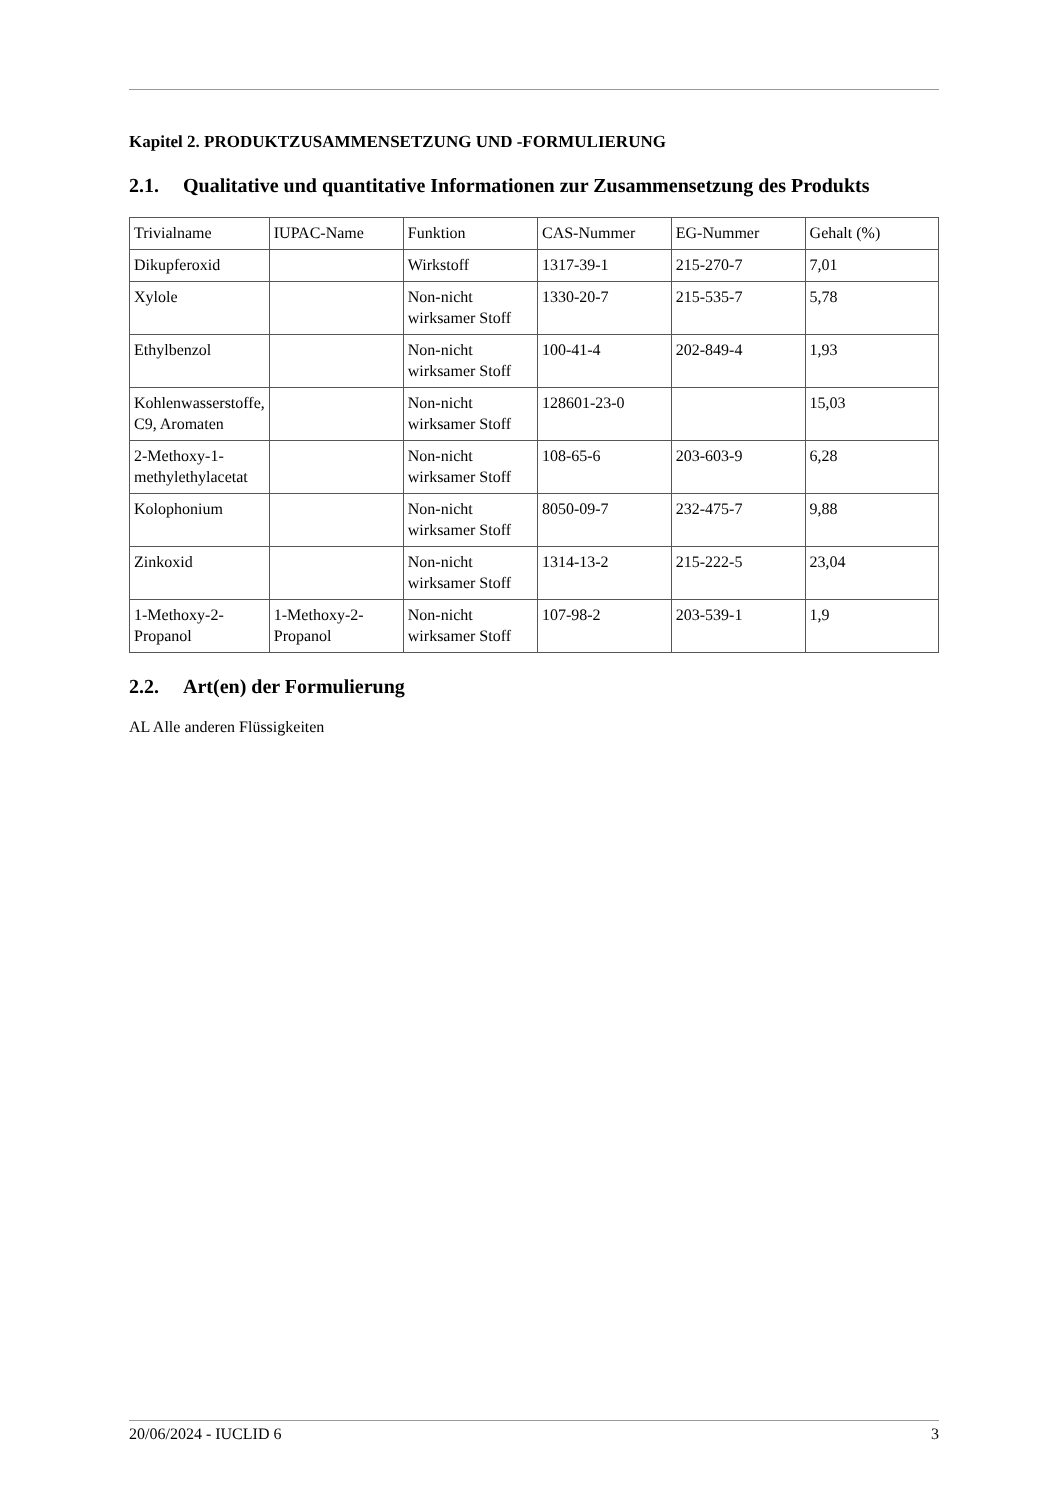Kapitel 2. PRODUKTZUSAMMENSETZUNG UND -FORMULIERUNG
2.1. Qualitative und quantitative Informationen zur Zusammensetzung des Produkts
| Trivialname | IUPAC-Name | Funktion | CAS-Nummer | EG-Nummer | Gehalt (%) |
| Dikupferoxid | | Wirkstoff | 1317-39-1 | 215-270-7 | 7,01 |
| Xylole | | Non-nicht wirksamer Stoff | 1330-20-7 | 215-535-7 | 5,78 |
| Ethylbenzol | | Non-nicht wirksamer Stoff | 100-41-4 | 202-849-4 | 1,93 |
| Kohlenwasserstoffe, C9, Aromaten | | Non-nicht wirksamer Stoff | 128601-23-0 | | 15,03 |
| 2-Methoxy-1-methylethylacetat | | Non-nicht wirksamer Stoff | 108-65-6 | 203-603-9 | 6,28 |
| Kolophonium | | Non-nicht wirksamer Stoff | 8050-09-7 | 232-475-7 | 9,88 |
| Zinkoxid | | Non-nicht wirksamer Stoff | 1314-13-2 | 215-222-5 | 23,04 |
| 1-Methoxy-2-Propanol | 1-Methoxy-2-Propanol | Non-nicht wirksamer Stoff | 107-98-2 | 203-539-1 | 1,9 |
2.2. Art(en) der Formulierung
AL Alle anderen Flüssigkeiten
20/06/2024 - IUCLID 6 3